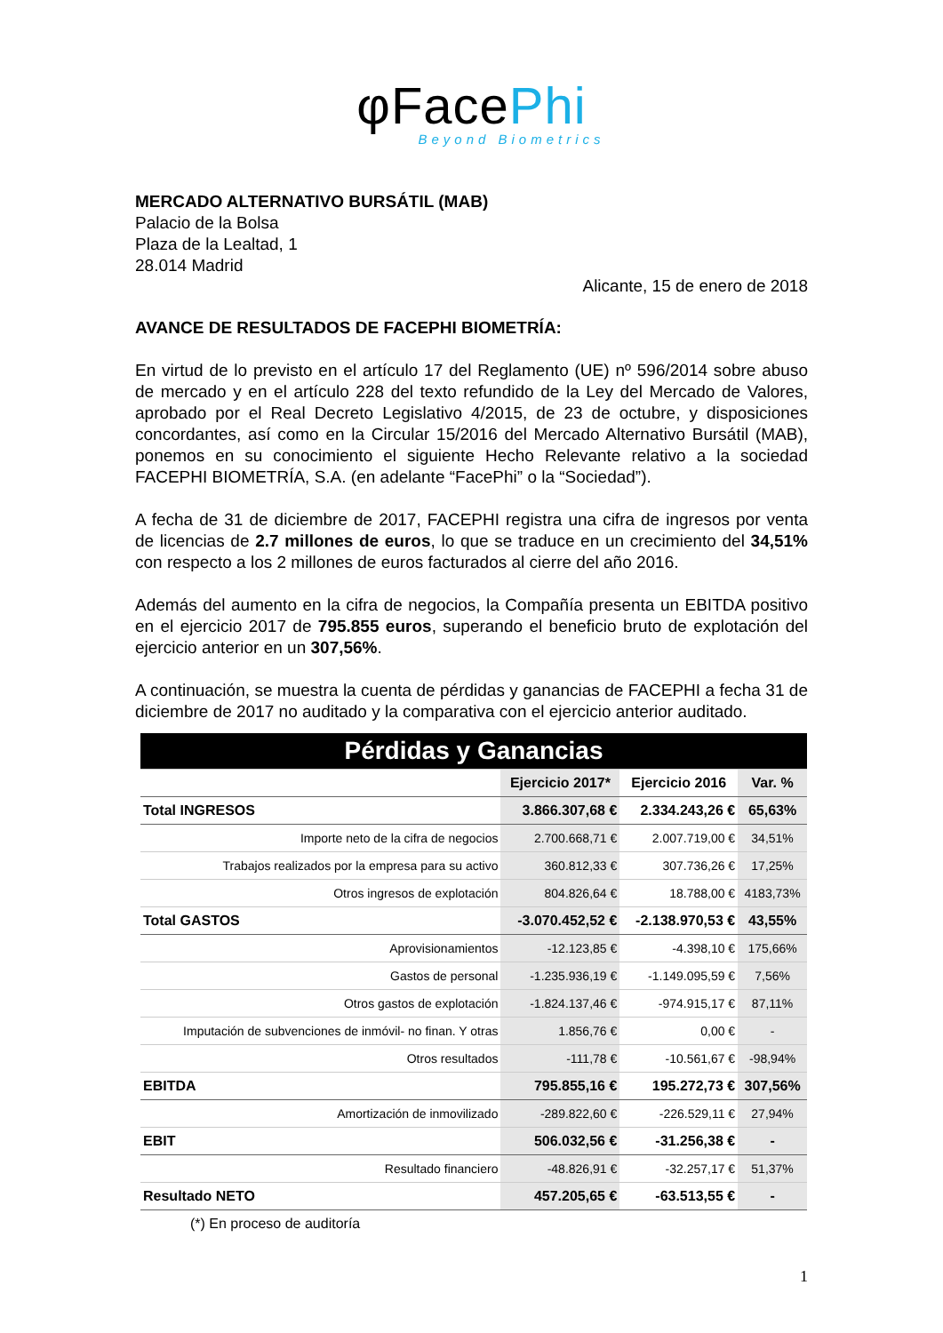φFacePhi
Beyond Biometrics
MERCADO ALTERNATIVO BURSÁTIL (MAB)
Palacio de la Bolsa
Plaza de la Lealtad, 1
28.014 Madrid
Alicante, 15 de enero de 2018
AVANCE DE RESULTADOS DE FACEPHI BIOMETRÍA:
En virtud de lo previsto en el artículo 17 del Reglamento (UE) nº 596/2014 sobre abuso de mercado y en el artículo 228 del texto refundido de la Ley del Mercado de Valores, aprobado por el Real Decreto Legislativo 4/2015, de 23 de octubre, y disposiciones concordantes, así como en la Circular 15/2016 del Mercado Alternativo Bursátil (MAB), ponemos en su conocimiento el siguiente Hecho Relevante relativo a la sociedad FACEPHI BIOMETRÍA, S.A. (en adelante “FacePhi” o la “Sociedad”).
A fecha de 31 de diciembre de 2017, FACEPHI registra una cifra de ingresos por venta de licencias de 2.7 millones de euros, lo que se traduce en un crecimiento del 34,51% con respecto a los 2 millones de euros facturados al cierre del año 2016.
Además del aumento en la cifra de negocios, la Compañía presenta un EBITDA positivo en el ejercicio 2017 de 795.855 euros, superando el beneficio bruto de explotación del ejercicio anterior en un 307,56%.
A continuación, se muestra la cuenta de pérdidas y ganancias de FACEPHI a fecha 31 de diciembre de 2017 no auditado y la comparativa con el ejercicio anterior auditado.
| Pérdidas y Ganancias | | | |
| | Ejercicio 2017* | Ejercicio 2016 | Var. % |
| Total INGRESOS | 3.866.307,68 € | 2.334.243,26 € | 65,63% |
| Importe neto de la cifra de negocios | 2.700.668,71 € | 2.007.719,00 € | 34,51% |
| Trabajos realizados por la empresa para su activo | 360.812,33 € | 307.736,26 € | 17,25% |
| Otros ingresos de explotación | 804.826,64 € | 18.788,00 € | 4183,73% |
| Total GASTOS | -3.070.452,52 € | -2.138.970,53 € | 43,55% |
| Aprovisionamientos | -12.123,85 € | -4.398,10 € | 175,66% |
| Gastos de personal | -1.235.936,19 € | -1.149.095,59 € | 7,56% |
| Otros gastos de explotación | -1.824.137,46 € | -974.915,17 € | 87,11% |
| Imputación de subvenciones de inmóvil- no finan. Y otras | 1.856,76 € | 0,00 € | - |
| Otros resultados | -111,78 € | -10.561,67 € | -98,94% |
| EBITDA | 795.855,16 € | 195.272,73 € | 307,56% |
| Amortización de inmovilizado | -289.822,60 € | -226.529,11 € | 27,94% |
| EBIT | 506.032,56 € | -31.256,38 € | - |
| Resultado financiero | -48.826,91 € | -32.257,17 € | 51,37% |
| Resultado NETO | 457.205,65 € | -63.513,55 € | - |
(*) En proceso de auditoría
1